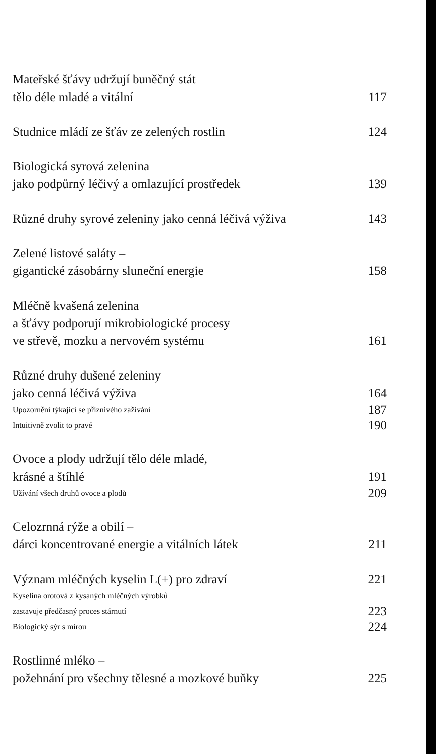Mateřské šťávy udržují buněčný stát
tělo déle mladé a vitální
117
Studnice mládí ze šťáv ze zelených rostlin
124
Biologická syrová zelenina
jako podpůrný léčivý a omlazující prostředek
139
Různé druhy syrové zeleniny jako cenná léčivá výživa
143
Zelené listové saláty –
gigantické zásobárny sluneční energie
158
Mléčně kvašená zelenina
a šťávy podporují mikrobiologické procesy
ve střevě, mozku a nervovém systému
161
Různé druhy dušené zeleniny
jako cenná léčivá výživa
164
Upozornění týkající se příznivého zažívání
187
Intuitivně zvolit to pravé
190
Ovoce a plody udržují tělo déle mladé,
krásné a štíhlé
191
Užívání všech druhů ovoce a plodů
209
Celozrnná rýže a obilí –
dárci koncentrované energie a vitálních látek
211
Význam mléčných kyselin L(+) pro zdraví
221
Kyselina orotová z kysaných mléčných výrobků
zastavuje předčasný proces stárnutí
223
Biologický sýr s mírou
224
Rostlinné mléko –
požehnání pro všechny tělesné a mozkové buňky
225